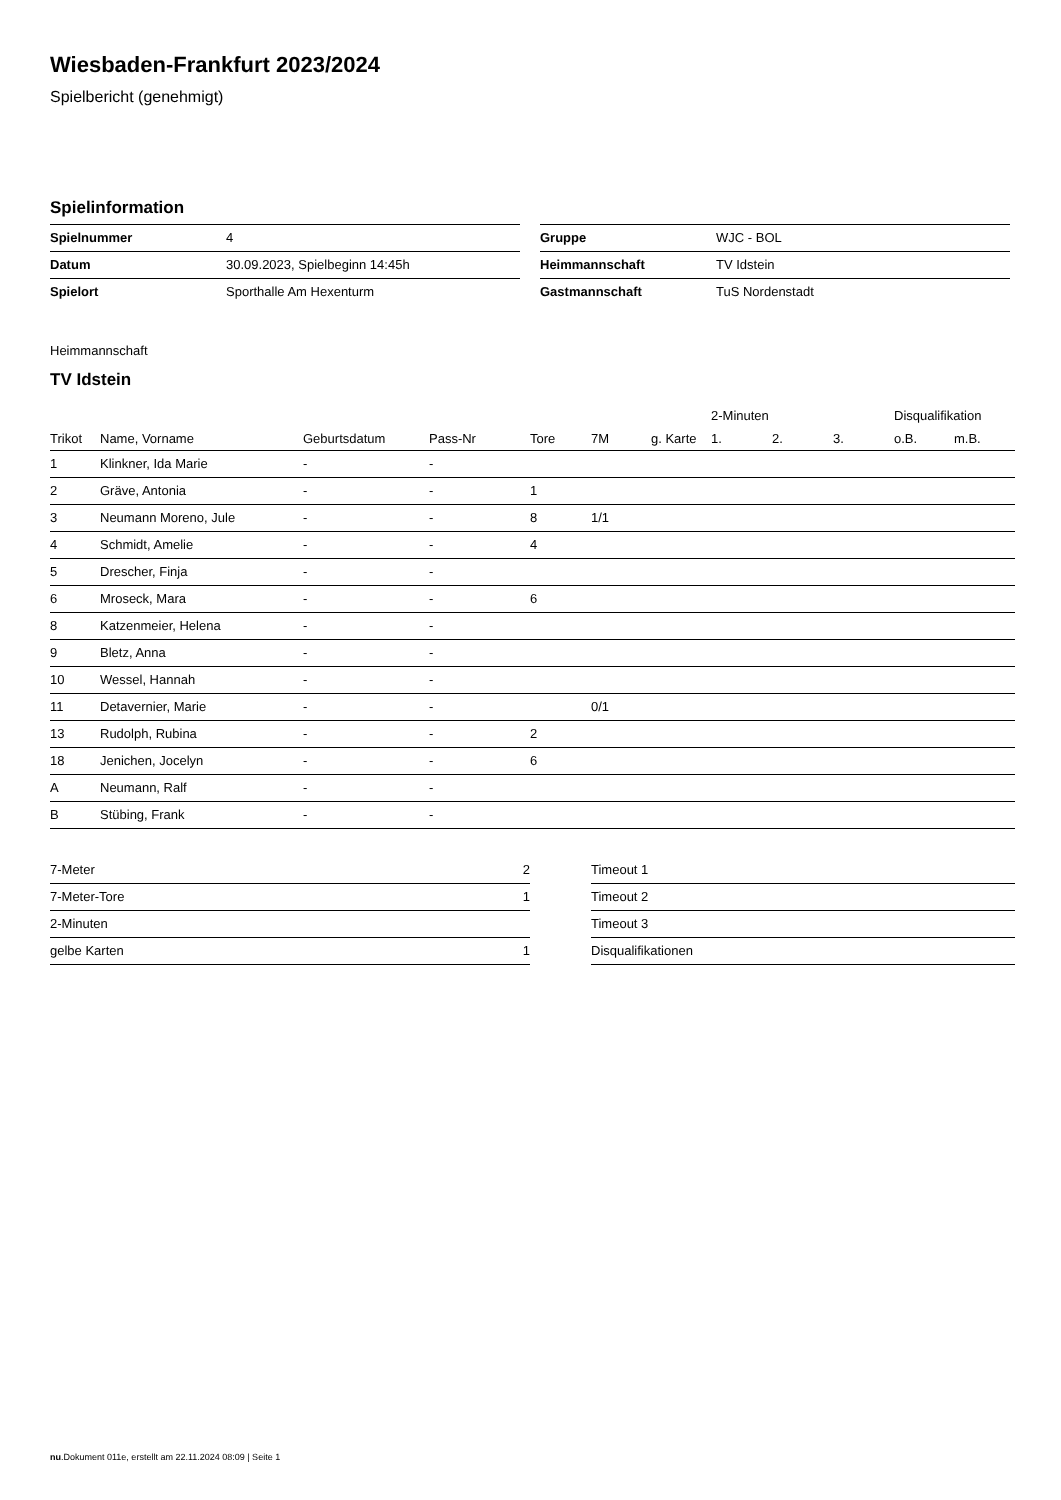Wiesbaden-Frankfurt 2023/2024
Spielbericht (genehmigt)
Spielinformation
| Spielnummer | 4 |
| Datum | 30.09.2023, Spielbeginn 14:45h |
| Spielort | Sporthalle Am Hexenturm |
| Gruppe | WJC - BOL |
| Heimmannschaft | TV Idstein |
| Gastmannschaft | TuS Nordenstadt |
Heimmannschaft
TV Idstein
| | | | | | | | 2-Minuten | | | Disqualifikation | |
| --- | --- | --- | --- | --- | --- | --- | --- | --- | --- | --- | --- |
| Trikot | Name, Vorname | Geburtsdatum | Pass-Nr | Tore | 7M | g. Karte | 1. | 2. | 3. | o.B. | m.B. |
| 1 | Klinkner, Ida Marie | - | - | | | | | | | | |
| 2 | Gräve, Antonia | - | - | 1 | | | | | | | |
| 3 | Neumann Moreno, Jule | - | - | 8 | 1/1 | | | | | | |
| 4 | Schmidt, Amelie | - | - | 4 | | | | | | | |
| 5 | Drescher, Finja | - | - | | | | | | | | |
| 6 | Mroseck, Mara | - | - | 6 | | | | | | | |
| 8 | Katzenmeier, Helena | - | - | | | | | | | | |
| 9 | Bletz, Anna | - | - | | | | | | | | |
| 10 | Wessel, Hannah | - | - | | | | | | | | |
| 11 | Detavernier, Marie | - | - | | 0/1 | | | | | | |
| 13 | Rudolph, Rubina | - | - | 2 | | | | | | | |
| 18 | Jenichen, Jocelyn | - | - | 6 | | | | | | | |
| A | Neumann, Ralf | - | - | | | | | | | | |
| B | Stübing, Frank | - | - | | | | | | | | |
| 7-Meter | 2 |
| 7-Meter-Tore | 1 |
| 2-Minuten | |
| gelbe Karten | 1 |
| Timeout 1 |
| Timeout 2 |
| Timeout 3 |
| Disqualifikationen |
nu.Dokument 011e, erstellt am 22.11.2024 08:09 | Seite 1